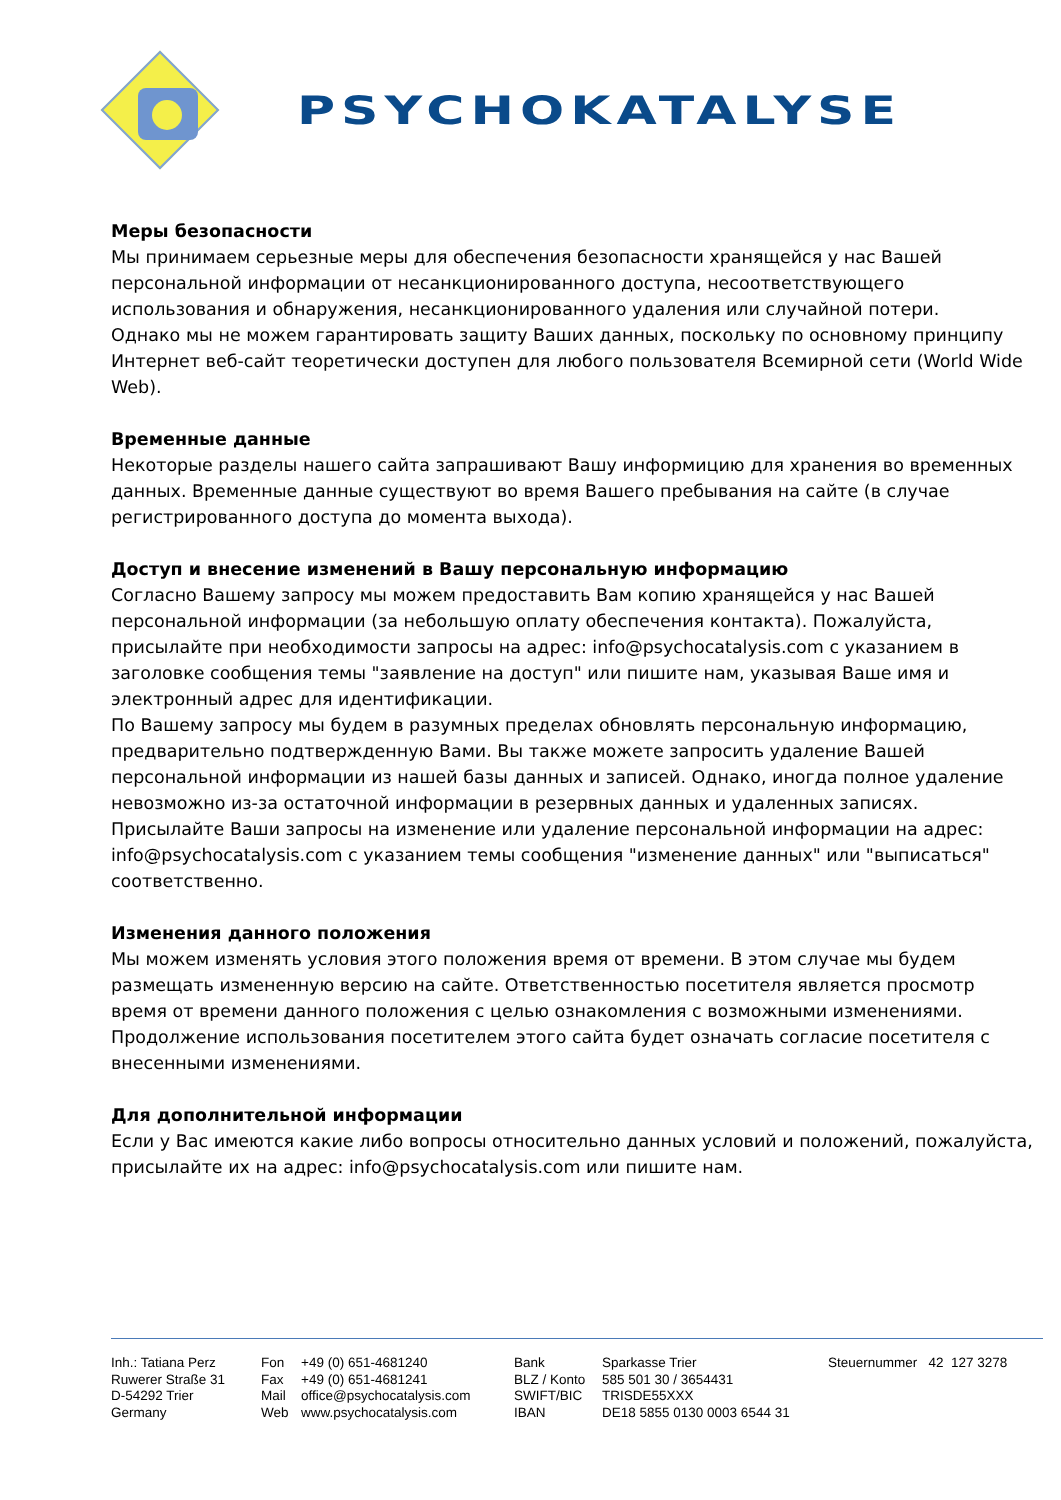PSYCHOKATALYSE
Меры безопасности
Мы принимаем серьезные меры для обеспечения безопасности хранящейся у нас Вашей персональной информации от несанкционированного доступа, несоответствующего использования и обнаружения, несанкционированного удаления или случайной потери.
Однако мы не можем гарантировать защиту Ваших данных, поскольку по основному принципу Интернет веб-сайт теоретически доступен для любого пользователя Всемирной сети (World Wide Web).
Временные данные
Некоторые разделы нашего сайта запрашивают Вашу информицию для хранения во временных данных. Временные данные существуют во время Вашего пребывания на сайте (в случае регистрированного доступа до момента выхода).
Доступ и внесение изменений в Вашу персональную информацию
Согласно Вашему запросу мы можем предоставить Вам копию хранящейся у нас Вашей персональной информации (за небольшую оплату обеспечения контакта). Пожалуйста, присылайте при необходимости запросы на адрес: info@psychocatalysis.com с указанием в заголовке сообщения темы "заявление на доступ" или пишите нам, указывая Ваше имя и электронный адрес для идентификации.
По Вашему запросу мы будем в разумных пределах обновлять персональную информацию, предварительно подтвержденную Вами. Вы также можете запросить удаление Вашей персональной информации из нашей базы данных и записей. Однако, иногда полное удаление невозможно из-за остаточной информации в резервных данных и удаленных записях. Присылайте Ваши запросы на изменение или удаление персональной информации на адрес: info@psychocatalysis.com с указанием темы сообщения "изменение данных" или "выписаться" соответственно.
Изменения данного положения
Мы можем изменять условия этого положения время от времени. В этом случае мы будем размещать измененную версию на сайте. Ответственностью посетителя является просмотр время от времени данного положения с целью ознакомления с возможными изменениями. Продолжение использования посетителем этого сайта будет означать согласие посетителя с внесенными изменениями.
Для дополнительной информации
Если у Вас имеются какие либо вопросы относительно данных условий и положений, пожалуйста, присылайте их на адрес: info@psychocatalysis.com или пишите нам.
Inh.: Tatiana Perz
Ruwerer Straße 31
D-54292 Trier
Germany
Fon
Fax
Mail
Web
+49 (0) 651-4681240
+49 (0) 651-4681241
office@psychocatalysis.com
www.psychocatalysis.com
Bank
BLZ / Konto
SWIFT/BIC
IBAN
Sparkasse Trier
585 501 30 / 3654431
TRISDE55XXX
DE18 5855 0130 0003 6544 31
Steuernummer 42 127 3278